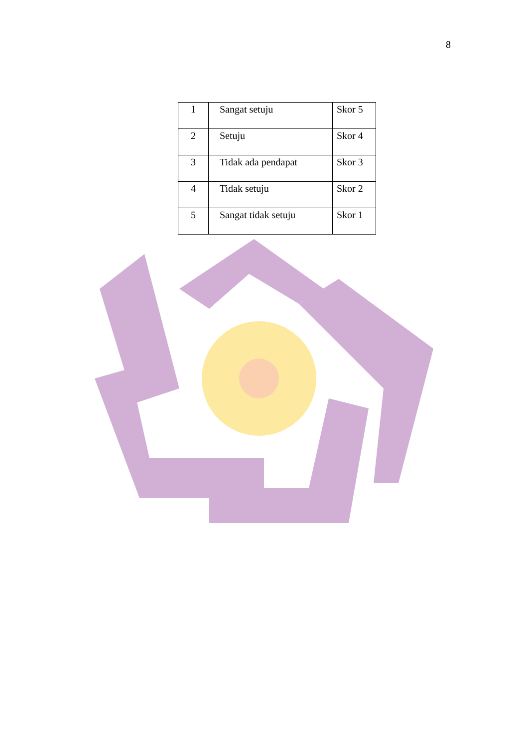8
| 1 | Sangat setuju | Skor 5 |
| 2 | Setuju | Skor 4 |
| 3 | Tidak ada pendapat | Skor 3 |
| 4 | Tidak setuju | Skor 2 |
| 5 | Sangat tidak setuju | Skor 1 |